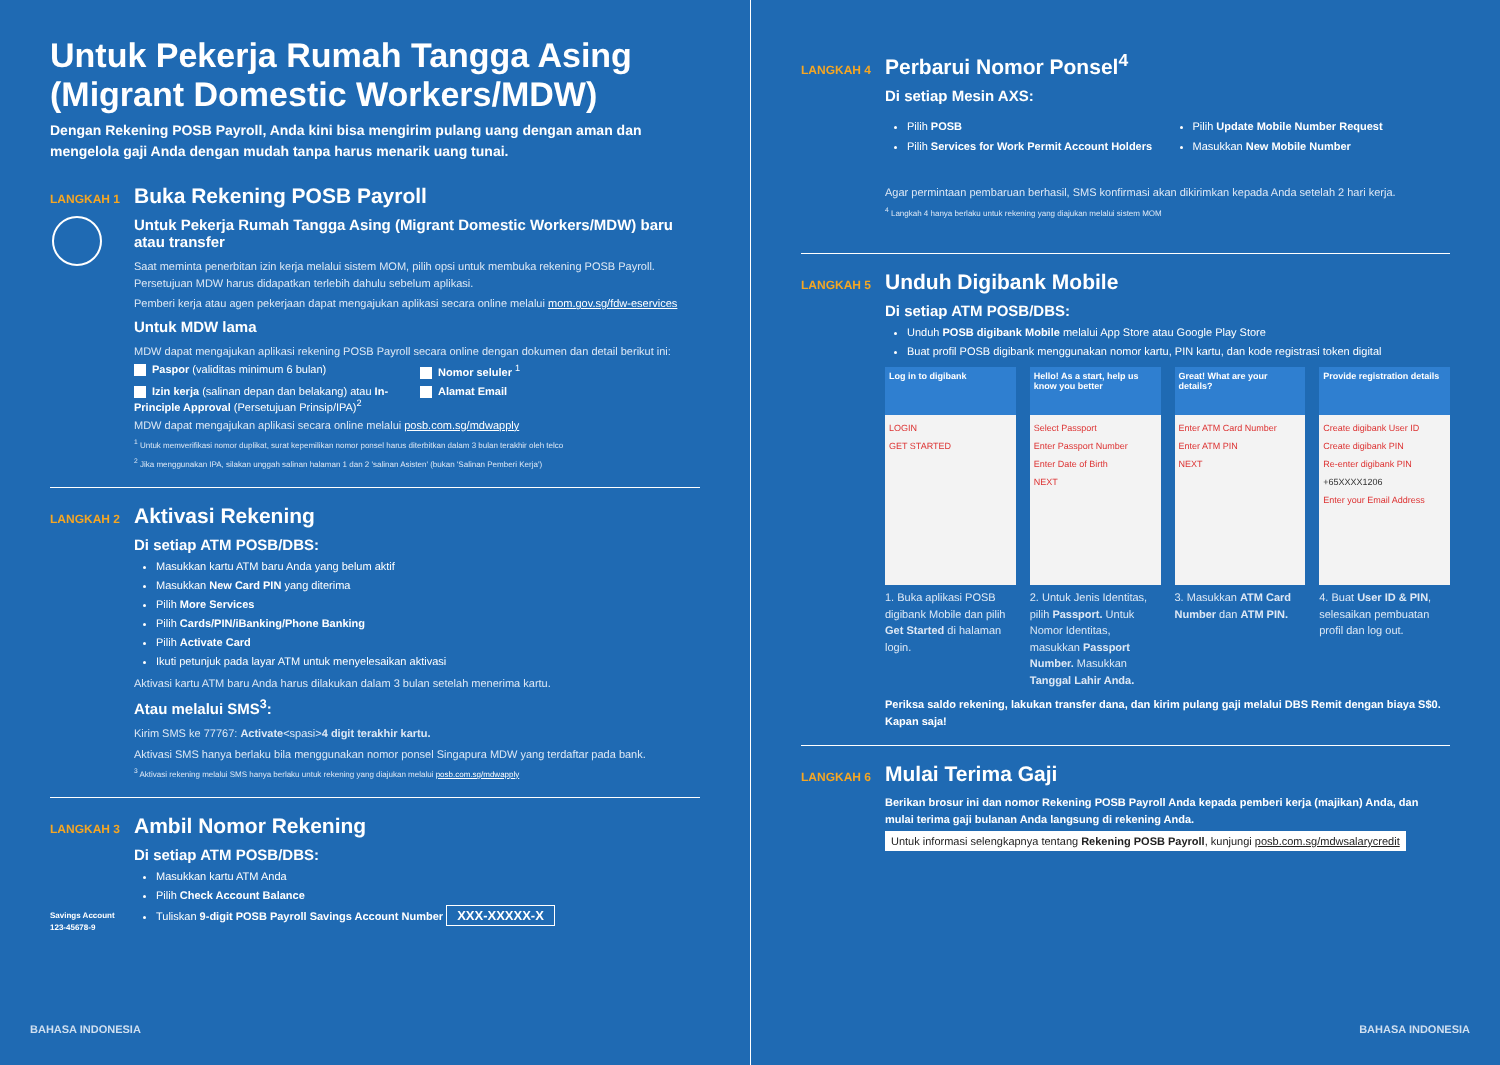Untuk Pekerja Rumah Tangga Asing (Migrant Domestic Workers/MDW)
Dengan Rekening POSB Payroll, Anda kini bisa mengirim pulang uang dengan aman dan mengelola gaji Anda dengan mudah tanpa harus menarik uang tunai.
LANGKAH 1
Buka Rekening POSB Payroll
Untuk Pekerja Rumah Tangga Asing (Migrant Domestic Workers/MDW) baru atau transfer
Saat meminta penerbitan izin kerja melalui sistem MOM, pilih opsi untuk membuka rekening POSB Payroll. Persetujuan MDW harus didapatkan terlebih dahulu sebelum aplikasi.
Pemberi kerja atau agen pekerjaan dapat mengajukan aplikasi secara online melalui mom.gov.sg/fdw-eservices
Untuk MDW lama
MDW dapat mengajukan aplikasi rekening POSB Payroll secara online dengan dokumen dan detail berikut ini:
Paspor (validitas minimum 6 bulan)
Nomor seluler <sup>1</sup>
Izin kerja (salinan depan dan belakang) atau In-Principle Approval (Persetujuan Prinsip/IPA)<sup>2</sup>
Alamat Email
MDW dapat mengajukan aplikasi secara online melalui posb.com.sg/mdwapply
<sup>1</sup> Untuk memverifikasi nomor duplikat, surat kepemilikan nomor ponsel harus diterbitkan dalam 3 bulan terakhir oleh telco
<sup>2</sup> Jika menggunakan IPA, silakan unggah salinan halaman 1 dan 2 'salinan Asisten' (bukan 'Salinan Pemberi Kerja')
LANGKAH 2
Aktivasi Rekening
Di setiap ATM POSB/DBS:
Masukkan kartu ATM baru Anda yang belum aktif
Masukkan New Card PIN yang diterima
Pilih More Services
Pilih Cards/PIN/iBanking/Phone Banking
Pilih Activate Card
Ikuti petunjuk pada layar ATM untuk menyelesaikan aktivasi
Aktivasi kartu ATM baru Anda harus dilakukan dalam 3 bulan setelah menerima kartu.
Atau melalui SMS<sup>3</sup>:
Kirim SMS ke 77767: Activate<spasi>4 digit terakhir kartu.
Aktivasi SMS hanya berlaku bila menggunakan nomor ponsel Singapura MDW yang terdaftar pada bank.
<sup>3</sup> Aktivasi rekening melalui SMS hanya berlaku untuk rekening yang diajukan melalui posb.com.sg/mdwapply
LANGKAH 3
Ambil Nomor Rekening
Savings Account
123-45678-9
Di setiap ATM POSB/DBS:
Masukkan kartu ATM Anda
Pilih Check Account Balance
Tuliskan 9-digit POSB Payroll Savings Account Number XXX-XXXXX-X
BAHASA INDONESIA
LANGKAH 4
Perbarui Nomor Ponsel<sup>4</sup>
Di setiap Mesin AXS:
Pilih POSB
Pilih Services for Work Permit Account Holders
Pilih Update Mobile Number Request
Masukkan New Mobile Number
Agar permintaan pembaruan berhasil, SMS konfirmasi akan dikirimkan kepada Anda setelah 2 hari kerja.
<sup>4</sup> Langkah 4 hanya berlaku untuk rekening yang diajukan melalui sistem MOM
LANGKAH 5
Unduh Digibank Mobile
Di setiap ATM POSB/DBS:
Unduh POSB digibank Mobile melalui App Store atau Google Play Store
Buat profil POSB digibank menggunakan nomor kartu, PIN kartu, dan kode registrasi token digital
Log in to digibank
LOGIN
GET STARTED
1. Buka aplikasi POSB digibank Mobile dan pilih Get Started di halaman login.
Hello! As a start, help us know you better
Select Passport
Enter Passport Number
Enter Date of Birth
NEXT
2. Untuk Jenis Identitas, pilih Passport. Untuk Nomor Identitas, masukkan Passport Number. Masukkan Tanggal Lahir Anda.
Great! What are your details?
Enter ATM Card Number
Enter ATM PIN
NEXT
3. Masukkan ATM Card Number dan ATM PIN.
Provide registration details
Create digibank User ID
Create digibank PIN
Re-enter digibank PIN
+65XXXX1206
Enter your Email Address
4. Buat User ID & PIN, selesaikan pembuatan profil dan log out.
Periksa saldo rekening, lakukan transfer dana, dan kirim pulang gaji melalui DBS Remit dengan biaya S$0. Kapan saja!
LANGKAH 6
Mulai Terima Gaji
Berikan brosur ini dan nomor Rekening POSB Payroll Anda kepada pemberi kerja (majikan) Anda, dan mulai terima gaji bulanan Anda langsung di rekening Anda.
Untuk informasi selengkapnya tentang Rekening POSB Payroll, kunjungi posb.com.sg/mdwsalarycredit
BAHASA INDONESIA